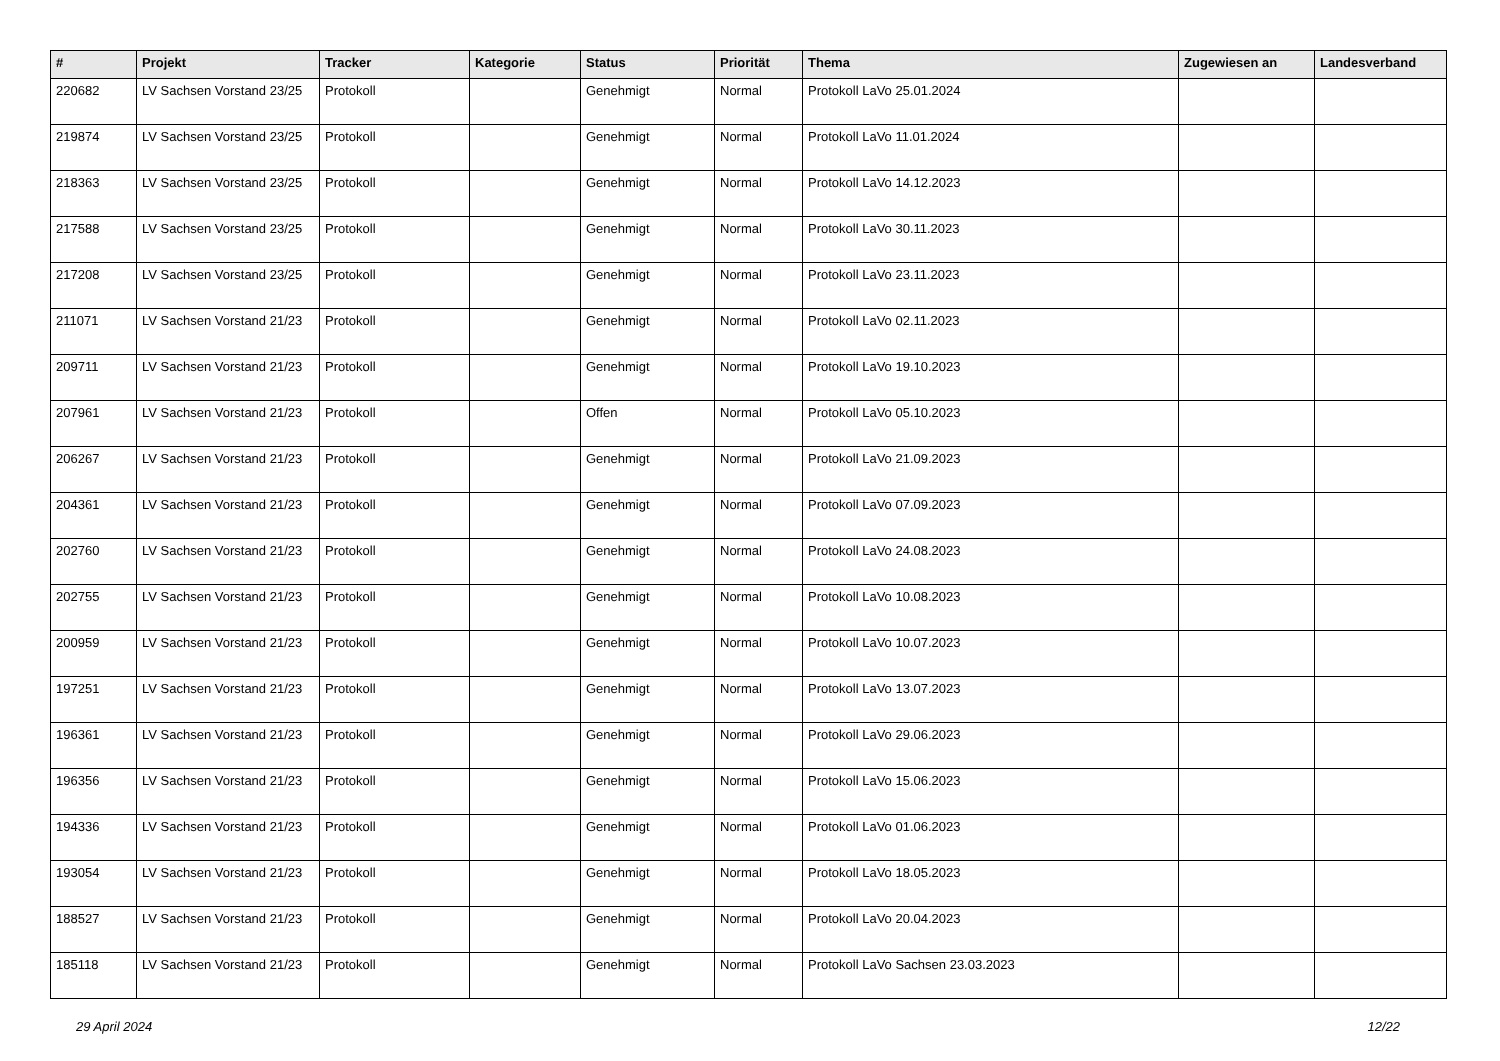| # | Projekt | Tracker | Kategorie | Status | Priorität | Thema | Zugewiesen an | Landesverband |
| --- | --- | --- | --- | --- | --- | --- | --- | --- |
| 220682 | LV Sachsen Vorstand 23/25 | Protokoll | | Genehmigt | Normal | Protokoll LaVo 25.01.2024 | | |
| 219874 | LV Sachsen Vorstand 23/25 | Protokoll | | Genehmigt | Normal | Protokoll LaVo 11.01.2024 | | |
| 218363 | LV Sachsen Vorstand 23/25 | Protokoll | | Genehmigt | Normal | Protokoll LaVo 14.12.2023 | | |
| 217588 | LV Sachsen Vorstand 23/25 | Protokoll | | Genehmigt | Normal | Protokoll LaVo 30.11.2023 | | |
| 217208 | LV Sachsen Vorstand 23/25 | Protokoll | | Genehmigt | Normal | Protokoll LaVo 23.11.2023 | | |
| 211071 | LV Sachsen Vorstand 21/23 | Protokoll | | Genehmigt | Normal | Protokoll LaVo 02.11.2023 | | |
| 209711 | LV Sachsen Vorstand 21/23 | Protokoll | | Genehmigt | Normal | Protokoll LaVo 19.10.2023 | | |
| 207961 | LV Sachsen Vorstand 21/23 | Protokoll | | Offen | Normal | Protokoll LaVo 05.10.2023 | | |
| 206267 | LV Sachsen Vorstand 21/23 | Protokoll | | Genehmigt | Normal | Protokoll LaVo 21.09.2023 | | |
| 204361 | LV Sachsen Vorstand 21/23 | Protokoll | | Genehmigt | Normal | Protokoll LaVo 07.09.2023 | | |
| 202760 | LV Sachsen Vorstand 21/23 | Protokoll | | Genehmigt | Normal | Protokoll LaVo 24.08.2023 | | |
| 202755 | LV Sachsen Vorstand 21/23 | Protokoll | | Genehmigt | Normal | Protokoll LaVo 10.08.2023 | | |
| 200959 | LV Sachsen Vorstand 21/23 | Protokoll | | Genehmigt | Normal | Protokoll LaVo 10.07.2023 | | |
| 197251 | LV Sachsen Vorstand 21/23 | Protokoll | | Genehmigt | Normal | Protokoll LaVo 13.07.2023 | | |
| 196361 | LV Sachsen Vorstand 21/23 | Protokoll | | Genehmigt | Normal | Protokoll LaVo 29.06.2023 | | |
| 196356 | LV Sachsen Vorstand 21/23 | Protokoll | | Genehmigt | Normal | Protokoll LaVo 15.06.2023 | | |
| 194336 | LV Sachsen Vorstand 21/23 | Protokoll | | Genehmigt | Normal | Protokoll LaVo 01.06.2023 | | |
| 193054 | LV Sachsen Vorstand 21/23 | Protokoll | | Genehmigt | Normal | Protokoll LaVo 18.05.2023 | | |
| 188527 | LV Sachsen Vorstand 21/23 | Protokoll | | Genehmigt | Normal | Protokoll LaVo 20.04.2023 | | |
| 185118 | LV Sachsen Vorstand 21/23 | Protokoll | | Genehmigt | Normal | Protokoll LaVo Sachsen 23.03.2023 | | |
29 April 2024 12/22